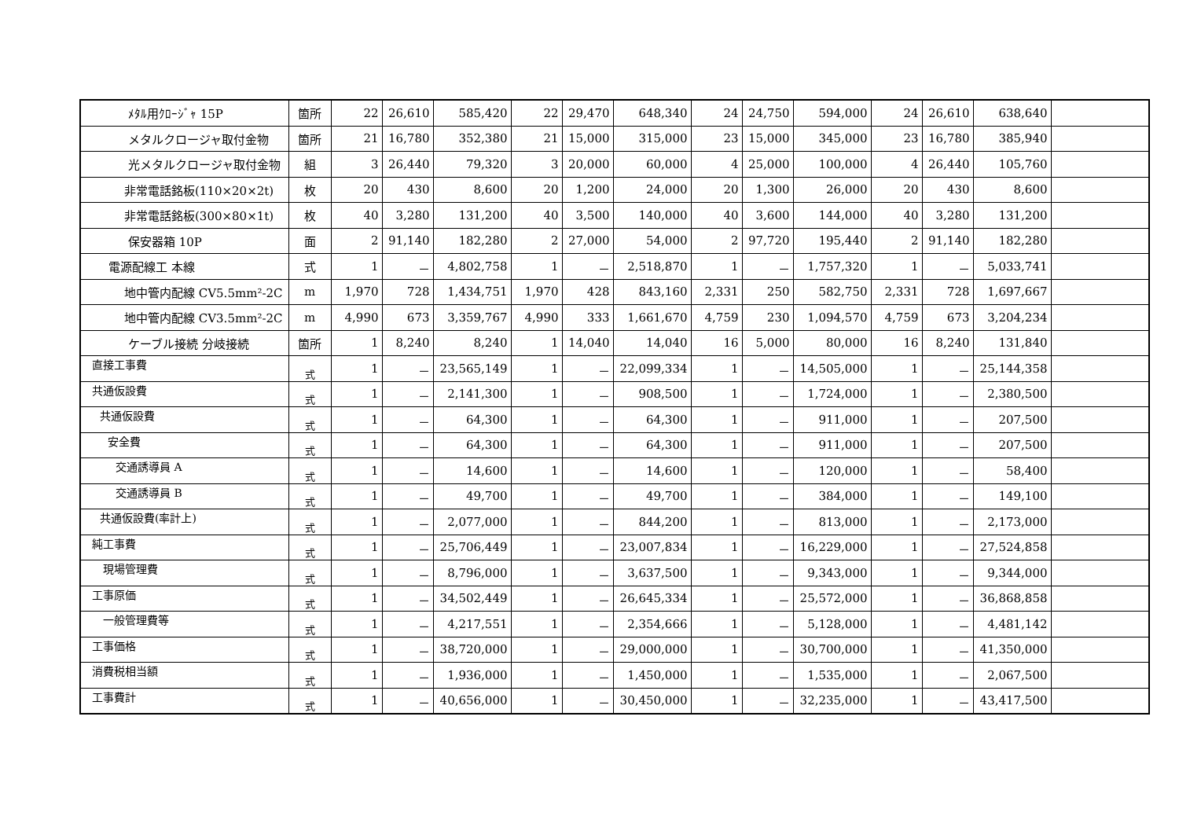| ﾒﾀﾙ用ｸﾛｰｼﾞｬ 15P | 箇所 | 22 | 26,610 | 585,420 | 22 | 29,470 | 648,340 | 24 | 24,750 | 594,000 | 24 | 26,610 | 638,640 | |
| メタルクロージャ取付金物 | 箇所 | 21 | 16,780 | 352,380 | 21 | 15,000 | 315,000 | 23 | 15,000 | 345,000 | 23 | 16,780 | 385,940 | |
| 光メタルクロージャ取付金物 | 組 | 3 | 26,440 | 79,320 | 3 | 20,000 | 60,000 | 4 | 25,000 | 100,000 | 4 | 26,440 | 105,760 | |
| 非常電話銘板(110×20×2t) | 枚 | 20 | 430 | 8,600 | 20 | 1,200 | 24,000 | 20 | 1,300 | 26,000 | 20 | 430 | 8,600 | |
| 非常電話銘板(300×80×1t) | 枚 | 40 | 3,280 | 131,200 | 40 | 3,500 | 140,000 | 40 | 3,600 | 144,000 | 40 | 3,280 | 131,200 | |
| 保安器箱 10P | 面 | 2 | 91,140 | 182,280 | 2 | 27,000 | 54,000 | 2 | 97,720 | 195,440 | 2 | 91,140 | 182,280 | |
| 電源配線工 本線 | 式 | 1 | － | 4,802,758 | 1 | － | 2,518,870 | 1 | － | 1,757,320 | 1 | － | 5,033,741 | |
| 地中管内配線 CV5.5mm²-2C | m | 1,970 | 728 | 1,434,751 | 1,970 | 428 | 843,160 | 2,331 | 250 | 582,750 | 2,331 | 728 | 1,697,667 | |
| 地中管内配線 CV3.5mm²-2C | m | 4,990 | 673 | 3,359,767 | 4,990 | 333 | 1,661,670 | 4,759 | 230 | 1,094,570 | 4,759 | 673 | 3,204,234 | |
| ケーブル接続 分岐接続 | 箇所 | 1 | 8,240 | 8,240 | 1 | 14,040 | 14,040 | 16 | 5,000 | 80,000 | 16 | 8,240 | 131,840 | |
| 直接工事費 | 式 | 1 | － | 23,565,149 | 1 | － | 22,099,334 | 1 | － | 14,505,000 | 1 | － | 25,144,358 | |
| 共通仮設費 | 式 | 1 | － | 2,141,300 | 1 | － | 908,500 | 1 | － | 1,724,000 | 1 | － | 2,380,500 | |
| 共通仮設費 | 式 | 1 | － | 64,300 | 1 | － | 64,300 | 1 | － | 911,000 | 1 | － | 207,500 | |
| 安全費 | 式 | 1 | － | 64,300 | 1 | － | 64,300 | 1 | － | 911,000 | 1 | － | 207,500 | |
| 交通誘導員 A | 式 | 1 | － | 14,600 | 1 | － | 14,600 | 1 | － | 120,000 | 1 | － | 58,400 | |
| 交通誘導員 B | 式 | 1 | － | 49,700 | 1 | － | 49,700 | 1 | － | 384,000 | 1 | － | 149,100 | |
| 共通仮設費(率計上) | 式 | 1 | － | 2,077,000 | 1 | － | 844,200 | 1 | － | 813,000 | 1 | － | 2,173,000 | |
| 純工事費 | 式 | 1 | － | 25,706,449 | 1 | － | 23,007,834 | 1 | － | 16,229,000 | 1 | － | 27,524,858 | |
| 現場管理費 | 式 | 1 | － | 8,796,000 | 1 | － | 3,637,500 | 1 | － | 9,343,000 | 1 | － | 9,344,000 | |
| 工事原価 | 式 | 1 | － | 34,502,449 | 1 | － | 26,645,334 | 1 | － | 25,572,000 | 1 | － | 36,868,858 | |
| 一般管理費等 | 式 | 1 | － | 4,217,551 | 1 | － | 2,354,666 | 1 | － | 5,128,000 | 1 | － | 4,481,142 | |
| 工事価格 | 式 | 1 | － | 38,720,000 | 1 | － | 29,000,000 | 1 | － | 30,700,000 | 1 | － | 41,350,000 | |
| 消費税相当額 | 式 | 1 | － | 1,936,000 | 1 | － | 1,450,000 | 1 | － | 1,535,000 | 1 | － | 2,067,500 | |
| 工事費計 | 式 | 1 | － | 40,656,000 | 1 | － | 30,450,000 | 1 | － | 32,235,000 | 1 | － | 43,417,500 | |